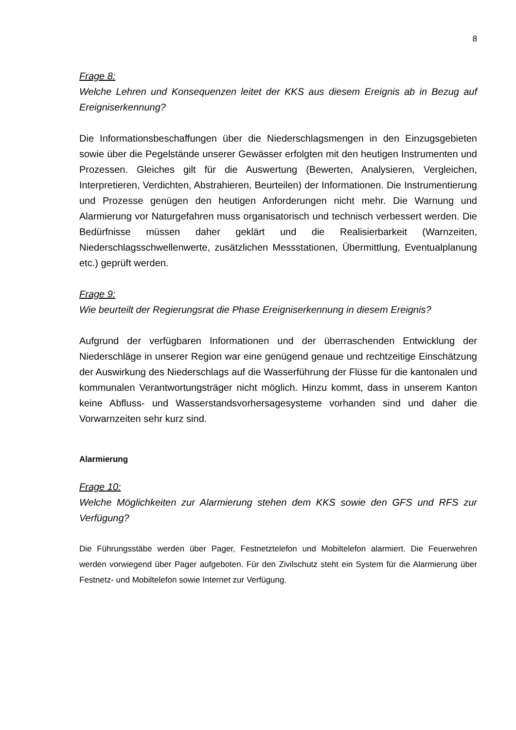8
Frage 8:
Welche Lehren und Konsequenzen leitet der KKS aus diesem Ereignis ab in Bezug auf Ereigniserkennung?
Die Informationsbeschaffungen über die Niederschlagsmengen in den Einzugsgebieten sowie über die Pegelstände unserer Gewässer erfolgten mit den heutigen Instrumenten und Prozessen. Gleiches gilt für die Auswertung (Bewerten, Analysieren, Vergleichen, Interpretieren, Verdichten, Abstrahieren, Beurteilen) der Informationen. Die Instrumentierung und Prozesse genügen den heutigen Anforderungen nicht mehr. Die Warnung und Alarmierung vor Naturgefahren muss organisatorisch und technisch verbessert werden. Die Bedürfnisse müssen daher geklärt und die Realisierbarkeit (Warnzeiten, Niederschlagsschwellenwerte, zusätzlichen Messstationen, Übermittlung, Eventualplanung etc.) geprüft werden.
Frage 9:
Wie beurteilt der Regierungsrat die Phase Ereigniserkennung in diesem Ereignis?
Aufgrund der verfügbaren Informationen und der überraschenden Entwicklung der Niederschläge in unserer Region war eine genügend genaue und rechtzeitige Einschätzung der Auswirkung des Niederschlags auf die Wasserführung der Flüsse für die kantonalen und kommunalen Verantwortungsträger nicht möglich. Hinzu kommt, dass in unserem Kanton keine Abfluss- und Wasserstandsvorhersagesysteme vorhanden sind und daher die Vorwarnzeiten sehr kurz sind.
Alarmierung
Frage 10:
Welche Möglichkeiten zur Alarmierung stehen dem KKS sowie den GFS und RFS zur Verfügung?
Die Führungsstäbe werden über Pager, Festnetztelefon und Mobiltelefon alarmiert. Die Feuerwehren werden vorwiegend über Pager aufgeboten. Für den Zivilschutz steht ein System für die Alarmierung über Festnetz- und Mobiltelefon sowie Internet zur Verfügung.